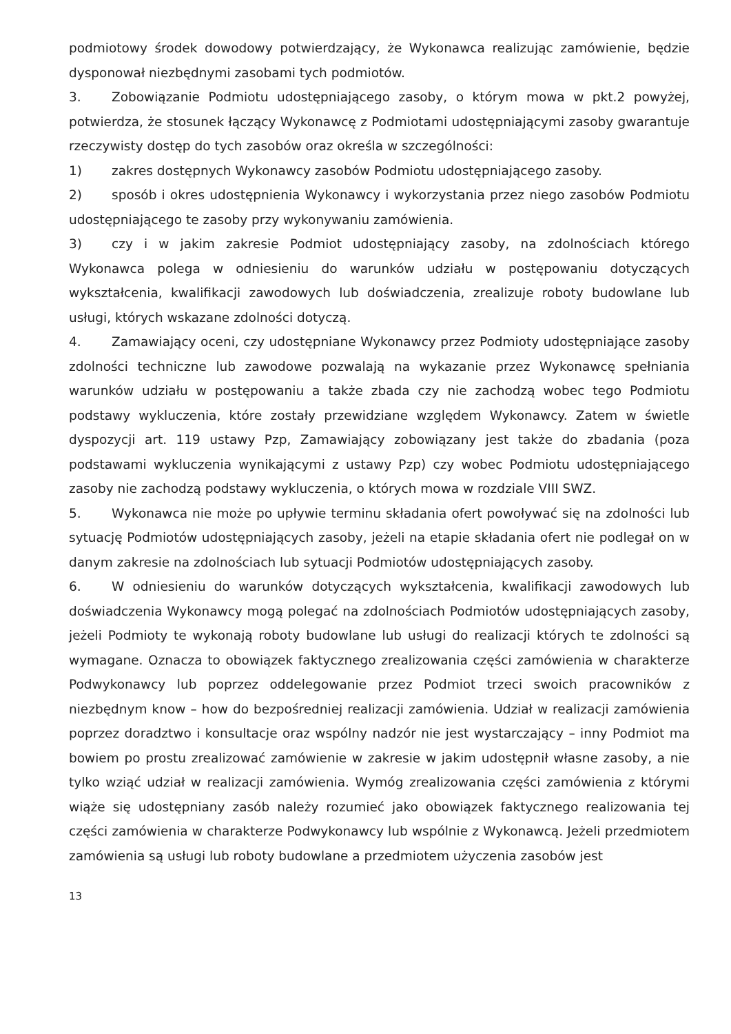podmiotowy środek dowodowy potwierdzający, że Wykonawca realizując zamówienie, będzie dysponował niezbędnymi zasobami tych podmiotów.
3. Zobowiązanie Podmiotu udostępniającego zasoby, o którym mowa w pkt.2 powyżej, potwierdza, że stosunek łączący Wykonawcę z Podmiotami udostępniającymi zasoby gwarantuje rzeczywisty dostęp do tych zasobów oraz określa w szczególności:
1) zakres dostępnych Wykonawcy zasobów Podmiotu udostępniającego zasoby.
2) sposób i okres udostępnienia Wykonawcy i wykorzystania przez niego zasobów Podmiotu udostępniającego te zasoby przy wykonywaniu zamówienia.
3) czy i w jakim zakresie Podmiot udostępniający zasoby, na zdolnościach którego Wykonawca polega w odniesieniu do warunków udziału w postępowaniu dotyczących wykształcenia, kwalifikacji zawodowych lub doświadczenia, zrealizuje roboty budowlane lub usługi, których wskazane zdolności dotyczą.
4. Zamawiający oceni, czy udostępniane Wykonawcy przez Podmioty udostępniające zasoby zdolności techniczne lub zawodowe pozwalają na wykazanie przez Wykonawcę spełniania warunków udziału w postępowaniu a także zbada czy nie zachodzą wobec tego Podmiotu podstawy wykluczenia, które zostały przewidziane względem Wykonawcy. Zatem w świetle dyspozycji art. 119 ustawy Pzp, Zamawiający zobowiązany jest także do zbadania (poza podstawami wykluczenia wynikającymi z ustawy Pzp) czy wobec Podmiotu udostępniającego zasoby nie zachodzą podstawy wykluczenia, o których mowa w rozdziale VIII SWZ.
5. Wykonawca nie może po upływie terminu składania ofert powoływać się na zdolności lub sytuację Podmiotów udostępniających zasoby, jeżeli na etapie składania ofert nie podlegał on w danym zakresie na zdolnościach lub sytuacji Podmiotów udostępniających zasoby.
6. W odniesieniu do warunków dotyczących wykształcenia, kwalifikacji zawodowych lub doświadczenia Wykonawcy mogą polegać na zdolnościach Podmiotów udostępniających zasoby, jeżeli Podmioty te wykonają roboty budowlane lub usługi do realizacji których te zdolności są wymagane. Oznacza to obowiązek faktycznego zrealizowania części zamówienia w charakterze Podwykonawcy lub poprzez oddelegowanie przez Podmiot trzeci swoich pracowników z niezbędnym know – how do bezpośredniej realizacji zamówienia. Udział w realizacji zamówienia poprzez doradztwo i konsultacje oraz wspólny nadzór nie jest wystarczający – inny Podmiot ma bowiem po prostu zrealizować zamówienie w zakresie w jakim udostępnił własne zasoby, a nie tylko wziąć udział w realizacji zamówienia. Wymóg zrealizowania części zamówienia z którymi wiąże się udostępniany zasób należy rozumieć jako obowiązek faktycznego realizowania tej części zamówienia w charakterze Podwykonawcy lub wspólnie z Wykonawcą. Jeżeli przedmiotem zamówienia są usługi lub roboty budowlane a przedmiotem użyczenia zasobów jest
13